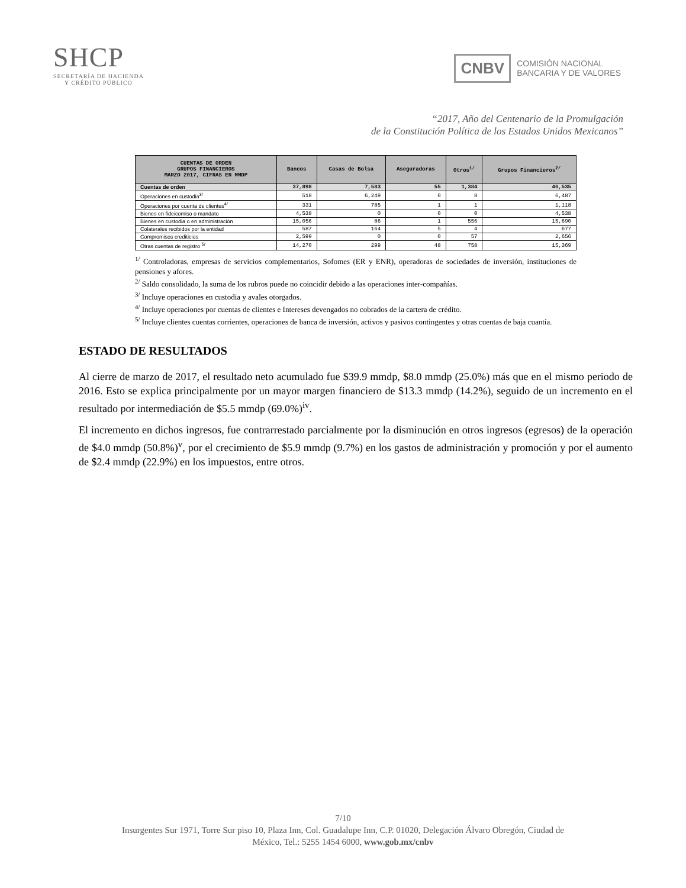SHCP
SECRETARÍA DE HACIENDA
Y CRÉDITO PÚBLICO
CNBV COMISIÓN NACIONAL
BANCARIA Y DE VALORES
“2017, Año del Centenario de la Promulgación
de la Constitución Política de los Estados Unidos Mexicanos”
| CUENTAS DE ORDEN GRUPOS FINANCIEROS MARZO 2017, CIFRAS EN MMDP | Bancos | Casas de Bolsa | Aseguradoras | Otros<sup>1/</sup> | Grupos Financieros<sup>2/</sup> |
| --- | --- | --- | --- | --- | --- |
| Cuentas de orden | 37,898 | 7,583 | 55 | 1,384 | 46,535 |
| Operaciones en custodia<sup>3/</sup> | 518 | 6,249 | 0 | 8 | 6,487 |
| Operaciones por cuenta de clientes<sup>4/</sup> | 331 | 785 | 1 | 1 | 1,118 |
| Bienes en fideicomiso o mandato | 4,538 | 0 | 0 | 0 | 4,538 |
| Bienes en custodia o en administración | 15,056 | 86 | 1 | 556 | 15,690 |
| Colaterales recibidos por la entidad | 587 | 164 | 5 | 4 | 677 |
| Compromisos crediticios | 2,599 | 0 | 0 | 57 | 2,656 |
| Otras cuentas de registro <sup>5/</sup> | 14,270 | 299 | 48 | 758 | 15,369 |
<sup>1/</sup> Controladoras, empresas de servicios complementarios, Sofomes (ER y ENR), operadoras de sociedades de inversión, instituciones de pensiones y afores.
<sup>2/</sup> Saldo consolidado, la suma de los rubros puede no coincidir debido a las operaciones inter-compañías.
<sup>3/</sup> Incluye operaciones en custodia y avales otorgados.
<sup>4/</sup> Incluye operaciones por cuentas de clientes e Intereses devengados no cobrados de la cartera de crédito.
<sup>5/</sup> Incluye clientes cuentas corrientes, operaciones de banca de inversión, activos y pasivos contingentes y otras cuentas de baja cuantía.
ESTADO DE RESULTADOS
Al cierre de marzo de 2017, el resultado neto acumulado fue $39.9 mmdp, $8.0 mmdp (25.0%) más que en el mismo periodo de 2016. Esto se explica principalmente por un mayor margen financiero de $13.3 mmdp (14.2%), seguido de un incremento en el resultado por intermediación de $5.5 mmdp (69.0%)<sup>iv</sup>.
El incremento en dichos ingresos, fue contrarrestado parcialmente por la disminución en otros ingresos (egresos) de la operación de $4.0 mmdp (50.8%)<sup>v</sup>, por el crecimiento de $5.9 mmdp (9.7%) en los gastos de administración y promoción y por el aumento de $2.4 mmdp (22.9%) en los impuestos, entre otros.
7/10
Insurgentes Sur 1971, Torre Sur piso 10, Plaza Inn, Col. Guadalupe Inn, C.P. 01020, Delegación Álvaro Obregón, Ciudad de
México, Tel.: 5255 1454 6000, www.gob.mx/cnbv